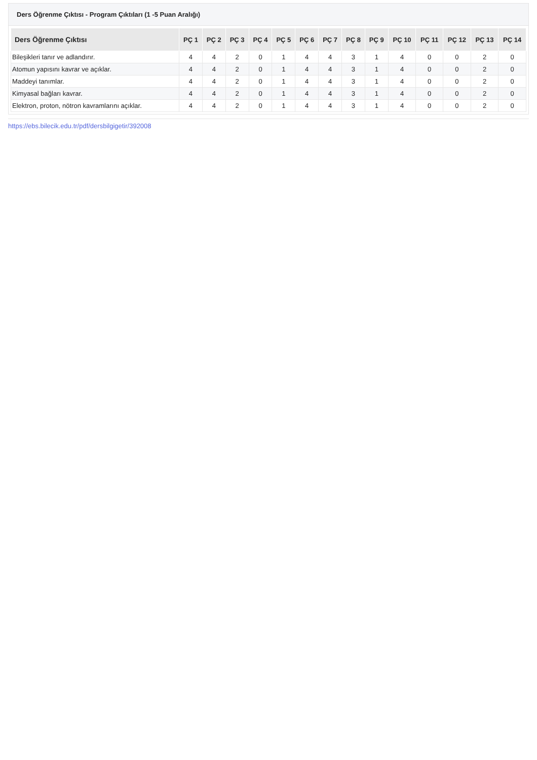Ders Öğrenme Çıktısı - Program Çıktıları (1 -5 Puan Aralığı)
| Ders Öğrenme Çıktısı | PÇ 1 | PÇ 2 | PÇ 3 | PÇ 4 | PÇ 5 | PÇ 6 | PÇ 7 | PÇ 8 | PÇ 9 | PÇ 10 | PÇ 11 | PÇ 12 | PÇ 13 | PÇ 14 |
| --- | --- | --- | --- | --- | --- | --- | --- | --- | --- | --- | --- | --- | --- | --- |
| Bileşikleri tanır ve adlandırır. | 4 | 4 | 2 | 0 | 1 | 4 | 4 | 3 | 1 | 4 | 0 | 0 | 2 | 0 |
| Atomun yapısını kavrar ve açıklar. | 4 | 4 | 2 | 0 | 1 | 4 | 4 | 3 | 1 | 4 | 0 | 0 | 2 | 0 |
| Maddeyi tanımlar. | 4 | 4 | 2 | 0 | 1 | 4 | 4 | 3 | 1 | 4 | 0 | 0 | 2 | 0 |
| Kimyasal bağları kavrar. | 4 | 4 | 2 | 0 | 1 | 4 | 4 | 3 | 1 | 4 | 0 | 0 | 2 | 0 |
| Elektron, proton, nötron kavramlarını açıklar. | 4 | 4 | 2 | 0 | 1 | 4 | 4 | 3 | 1 | 4 | 0 | 0 | 2 | 0 |
https://ebs.bilecik.edu.tr/pdf/dersbilgigetir/392008